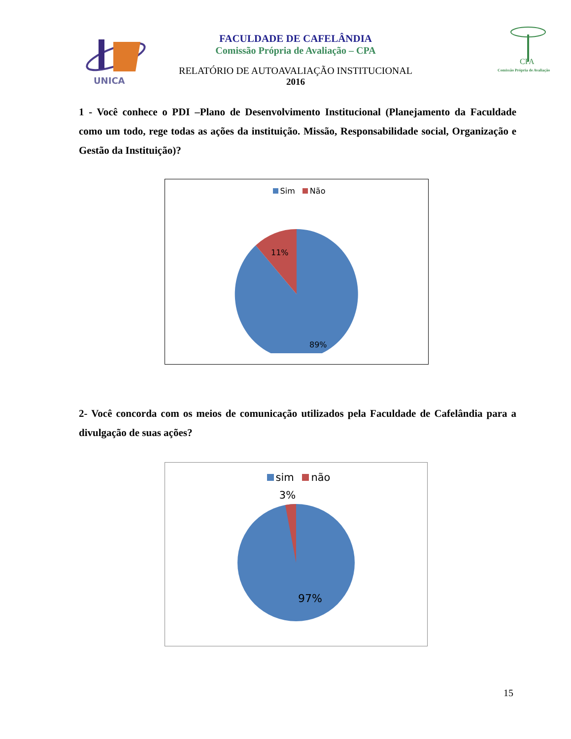UNICA
FACULDADE DE CAFELÂNDIA
Comissão Própria de Avaliação – CPA
RELATÓRIO DE AUTOAVALIAÇÃO INSTITUCIONAL
2016
CPA
Comissão Própria de Avaliação
1 - Você conhece o PDI –Plano de Desenvolvimento Institucional (Planejamento da Faculdade como um todo, rege todas as ações da instituição. Missão, Responsabilidade social, Organização e Gestão da Instituição)?
Sim Não
11%
89%
2- Você concorda com os meios de comunicação utilizados pela Faculdade de Cafelândia para a divulgação de suas ações?
sim não
3%
97%
15